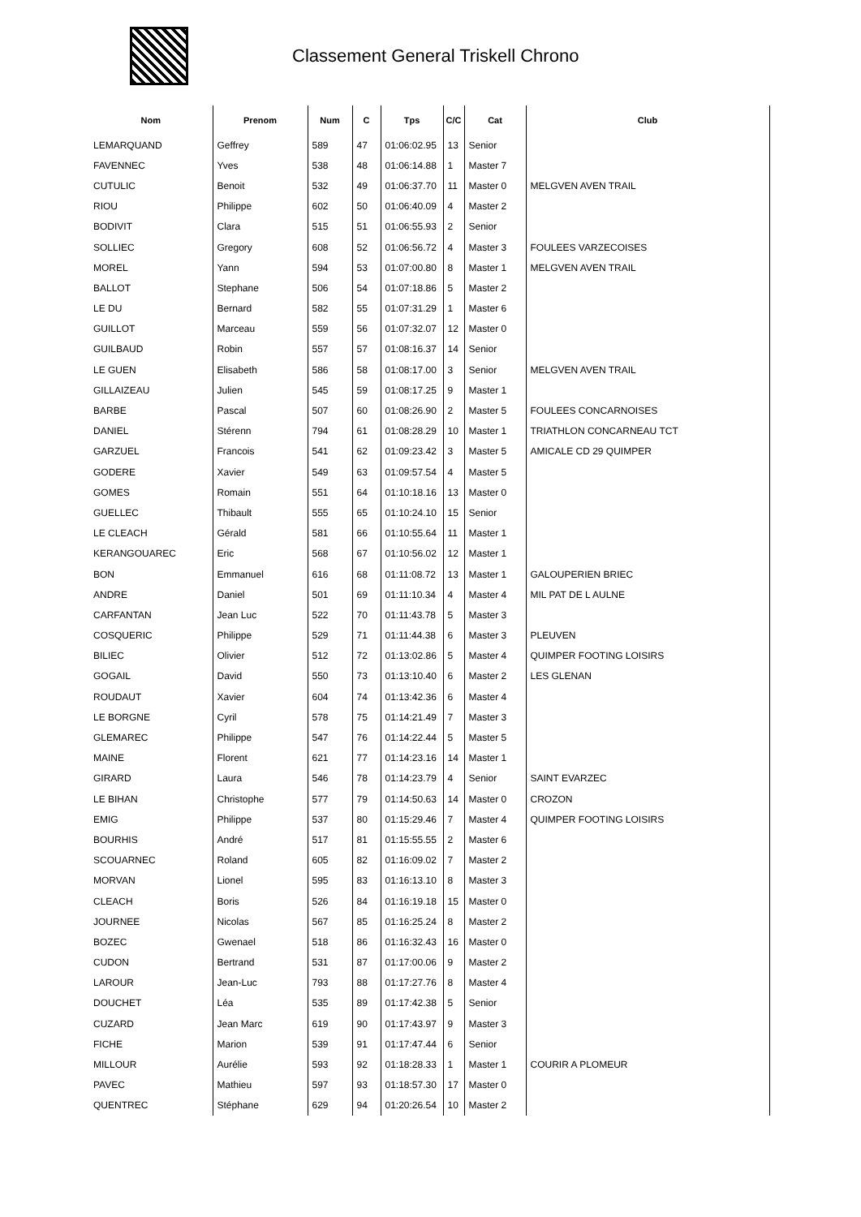Classement General Triskell Chrono
| Nom | Prenom | Num | C | Tps | C/C | Cat | Club |
| --- | --- | --- | --- | --- | --- | --- | --- |
| LEMARQUAND | Geffrey | 589 | 47 | 01:06:02.95 | 13 | Senior | |
| FAVENNEC | Yves | 538 | 48 | 01:06:14.88 | 1 | Master 7 | |
| CUTULIC | Benoit | 532 | 49 | 01:06:37.70 | 11 | Master 0 | MELGVEN AVEN TRAIL |
| RIOU | Philippe | 602 | 50 | 01:06:40.09 | 4 | Master 2 | |
| BODIVIT | Clara | 515 | 51 | 01:06:55.93 | 2 | Senior | |
| SOLLIEC | Gregory | 608 | 52 | 01:06:56.72 | 4 | Master 3 | FOULEES VARZECOISES |
| MOREL | Yann | 594 | 53 | 01:07:00.80 | 8 | Master 1 | MELGVEN AVEN TRAIL |
| BALLOT | Stephane | 506 | 54 | 01:07:18.86 | 5 | Master 2 | |
| LE DU | Bernard | 582 | 55 | 01:07:31.29 | 1 | Master 6 | |
| GUILLOT | Marceau | 559 | 56 | 01:07:32.07 | 12 | Master 0 | |
| GUILBAUD | Robin | 557 | 57 | 01:08:16.37 | 14 | Senior | |
| LE GUEN | Elisabeth | 586 | 58 | 01:08:17.00 | 3 | Senior | MELGVEN AVEN TRAIL |
| GILLAIZEAU | Julien | 545 | 59 | 01:08:17.25 | 9 | Master 1 | |
| BARBE | Pascal | 507 | 60 | 01:08:26.90 | 2 | Master 5 | FOULEES CONCARNOISES |
| DANIEL | Stérenn | 794 | 61 | 01:08:28.29 | 10 | Master 1 | TRIATHLON CONCARNEAU TCT |
| GARZUEL | Francois | 541 | 62 | 01:09:23.42 | 3 | Master 5 | AMICALE CD 29 QUIMPER |
| GODERE | Xavier | 549 | 63 | 01:09:57.54 | 4 | Master 5 | |
| GOMES | Romain | 551 | 64 | 01:10:18.16 | 13 | Master 0 | |
| GUELLEC | Thibault | 555 | 65 | 01:10:24.10 | 15 | Senior | |
| LE CLEACH | Gérald | 581 | 66 | 01:10:55.64 | 11 | Master 1 | |
| KERANGOUAREC | Eric | 568 | 67 | 01:10:56.02 | 12 | Master 1 | |
| BON | Emmanuel | 616 | 68 | 01:11:08.72 | 13 | Master 1 | GALOUPERIEN BRIEC |
| ANDRE | Daniel | 501 | 69 | 01:11:10.34 | 4 | Master 4 | MIL PAT DE L AULNE |
| CARFANTAN | Jean Luc | 522 | 70 | 01:11:43.78 | 5 | Master 3 | |
| COSQUERIC | Philippe | 529 | 71 | 01:11:44.38 | 6 | Master 3 | PLEUVEN |
| BILIEC | Olivier | 512 | 72 | 01:13:02.86 | 5 | Master 4 | QUIMPER FOOTING LOISIRS |
| GOGAIL | David | 550 | 73 | 01:13:10.40 | 6 | Master 2 | LES GLENAN |
| ROUDAUT | Xavier | 604 | 74 | 01:13:42.36 | 6 | Master 4 | |
| LE BORGNE | Cyril | 578 | 75 | 01:14:21.49 | 7 | Master 3 | |
| GLEMAREC | Philippe | 547 | 76 | 01:14:22.44 | 5 | Master 5 | |
| MAINE | Florent | 621 | 77 | 01:14:23.16 | 14 | Master 1 | |
| GIRARD | Laura | 546 | 78 | 01:14:23.79 | 4 | Senior | SAINT EVARZEC |
| LE BIHAN | Christophe | 577 | 79 | 01:14:50.63 | 14 | Master 0 | CROZON |
| EMIG | Philippe | 537 | 80 | 01:15:29.46 | 7 | Master 4 | QUIMPER FOOTING LOISIRS |
| BOURHIS | André | 517 | 81 | 01:15:55.55 | 2 | Master 6 | |
| SCOUARNEC | Roland | 605 | 82 | 01:16:09.02 | 7 | Master 2 | |
| MORVAN | Lionel | 595 | 83 | 01:16:13.10 | 8 | Master 3 | |
| CLEACH | Boris | 526 | 84 | 01:16:19.18 | 15 | Master 0 | |
| JOURNEE | Nicolas | 567 | 85 | 01:16:25.24 | 8 | Master 2 | |
| BOZEC | Gwenael | 518 | 86 | 01:16:32.43 | 16 | Master 0 | |
| CUDON | Bertrand | 531 | 87 | 01:17:00.06 | 9 | Master 2 | |
| LAROUR | Jean-Luc | 793 | 88 | 01:17:27.76 | 8 | Master 4 | |
| DOUCHET | Léa | 535 | 89 | 01:17:42.38 | 5 | Senior | |
| CUZARD | Jean Marc | 619 | 90 | 01:17:43.97 | 9 | Master 3 | |
| FICHE | Marion | 539 | 91 | 01:17:47.44 | 6 | Senior | |
| MILLOUR | Aurélie | 593 | 92 | 01:18:28.33 | 1 | Master 1 | COURIR A PLOMEUR |
| PAVEC | Mathieu | 597 | 93 | 01:18:57.30 | 17 | Master 0 | |
| QUENTREC | Stéphane | 629 | 94 | 01:20:26.54 | 10 | Master 2 | |